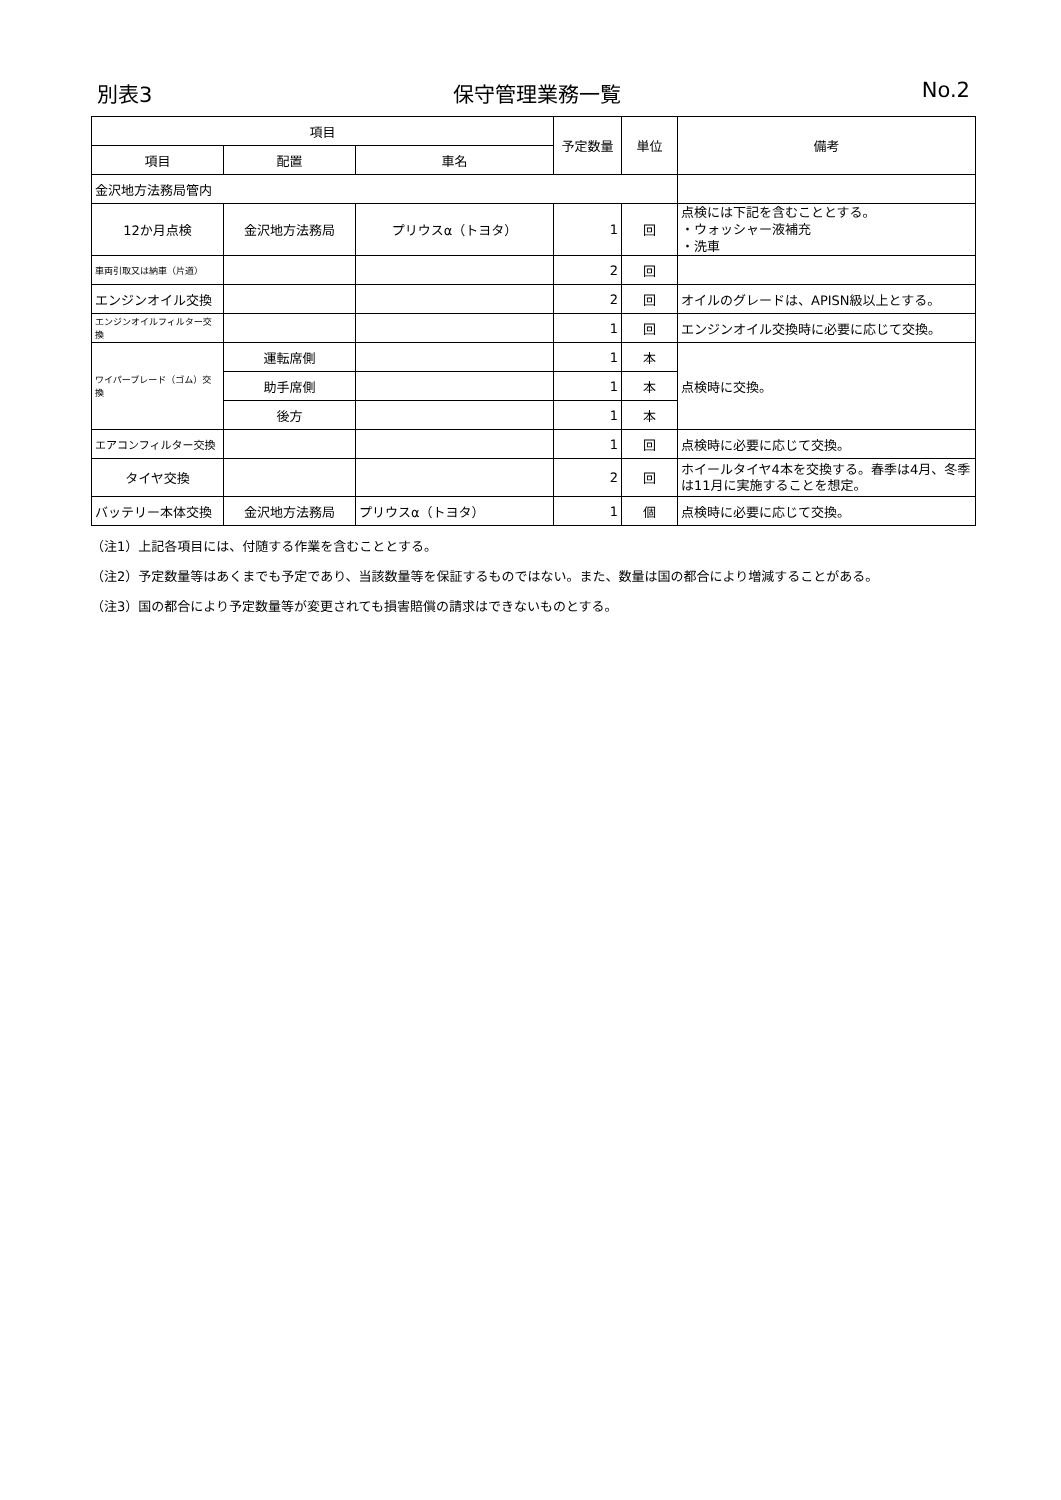別表3 保守管理業務一覧 No.2
| 項目 | | | 予定数量 | 単位 | 備考 |
| --- | --- | --- | --- | --- | --- |
| 項目 | 配置 | 車名 | | | |
| 金沢地方法務局管内 | | | | | |
| 12か月点検 | 金沢地方法務局 | プリウスα（トヨタ） | 1 | 回 | 点検には下記を含むこととする。 ・ウォッシャー液補充 ・洗車 |
| 車両引取又は納車（片道） | | | 2 | 回 | |
| エンジンオイル交換 | | | 2 | 回 | オイルのグレードは、APISN級以上とする。 |
| エンジンオイルフィルター交換 | | | 1 | 回 | エンジンオイル交換時に必要に応じて交換。 |
| ワイパーブレード（ゴム）交換 | 運転席側 | | 1 | 本 | 点検時に交換。 |
| | 助手席側 | | 1 | 本 | |
| | 後方 | | 1 | 本 | |
| エアコンフィルター交換 | | | 1 | 回 | 点検時に必要に応じて交換。 |
| タイヤ交換 | | | 2 | 回 | ホイールタイヤ4本を交換する。春季は4月、冬季は11月に実施することを想定。 |
| バッテリー本体交換 | 金沢地方法務局 | プリウスα（トヨタ） | 1 | 個 | 点検時に必要に応じて交換。 |
（注1）上記各項目には、付随する作業を含むこととする。
（注2）予定数量等はあくまでも予定であり、当該数量等を保証するものではない。また、数量は国の都合により増減することがある。
（注3）国の都合により予定数量等が変更されても損害賠償の請求はできないものとする。